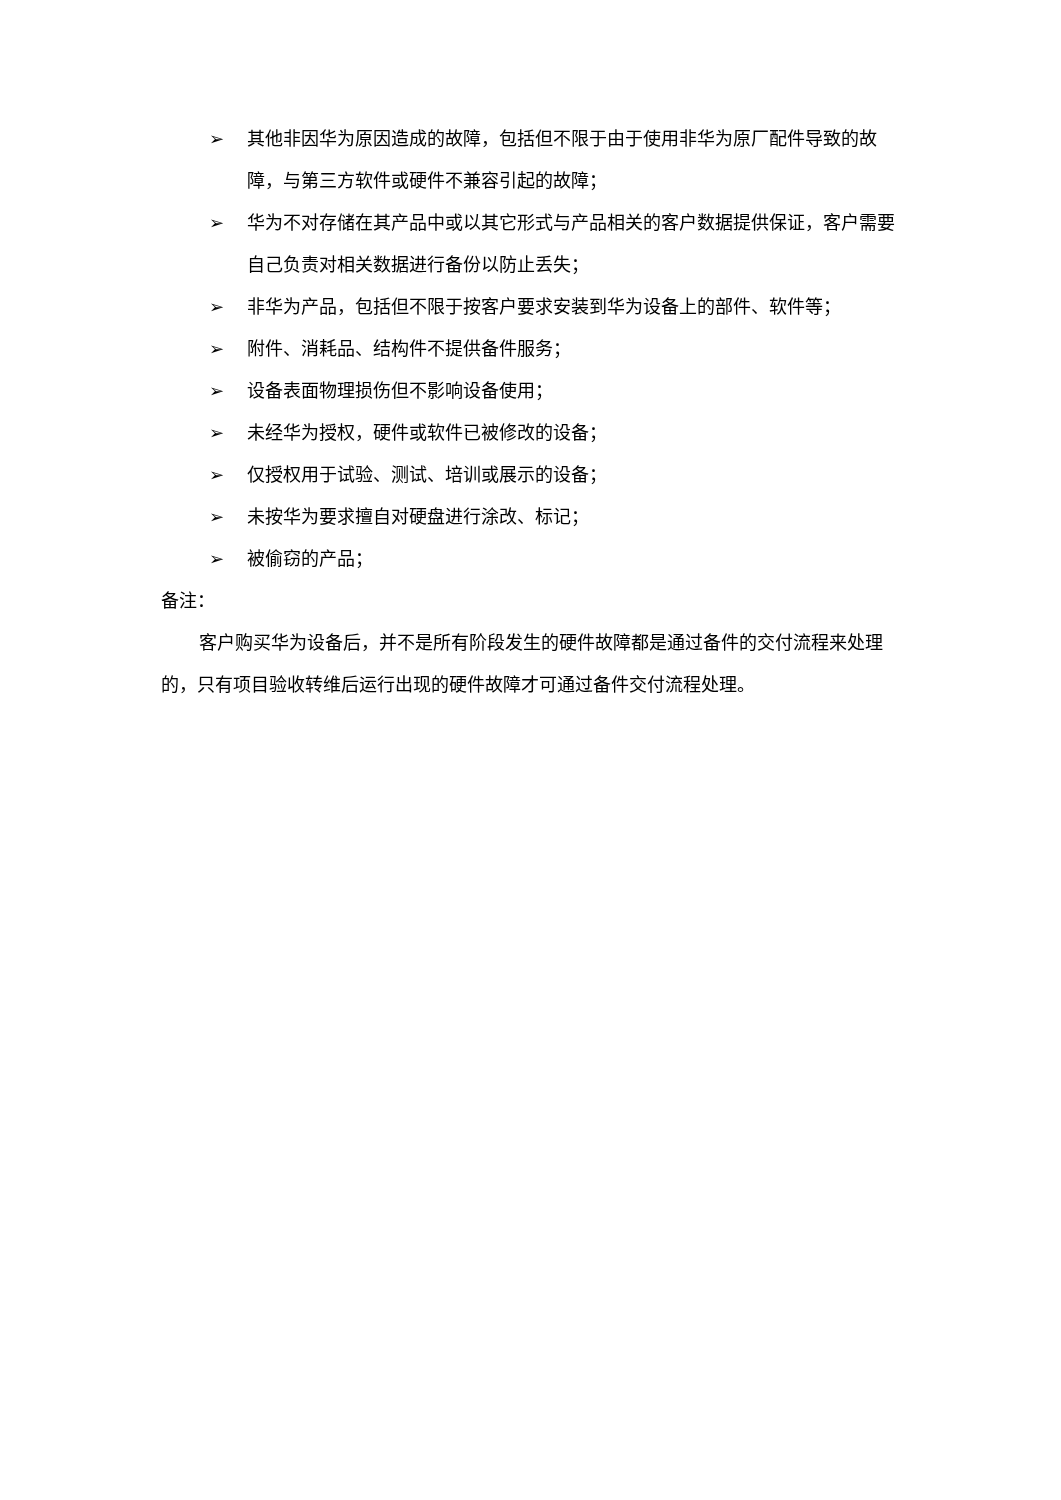➢ 其他非因华为原因造成的故障，包括但不限于由于使用非华为原厂配件导致的故障，与第三方软件或硬件不兼容引起的故障；
➢ 华为不对存储在其产品中或以其它形式与产品相关的客户数据提供保证，客户需要自己负责对相关数据进行备份以防止丢失；
➢ 非华为产品，包括但不限于按客户要求安装到华为设备上的部件、软件等；
➢ 附件、消耗品、结构件不提供备件服务；
➢ 设备表面物理损伤但不影响设备使用；
➢ 未经华为授权，硬件或软件已被修改的设备；
➢ 仅授权用于试验、测试、培训或展示的设备；
➢ 未按华为要求擅自对硬盘进行涂改、标记；
➢ 被偷窃的产品；
备注：
客户购买华为设备后，并不是所有阶段发生的硬件故障都是通过备件的交付流程来处理的，只有项目验收转维后运行出现的硬件故障才可通过备件交付流程处理。